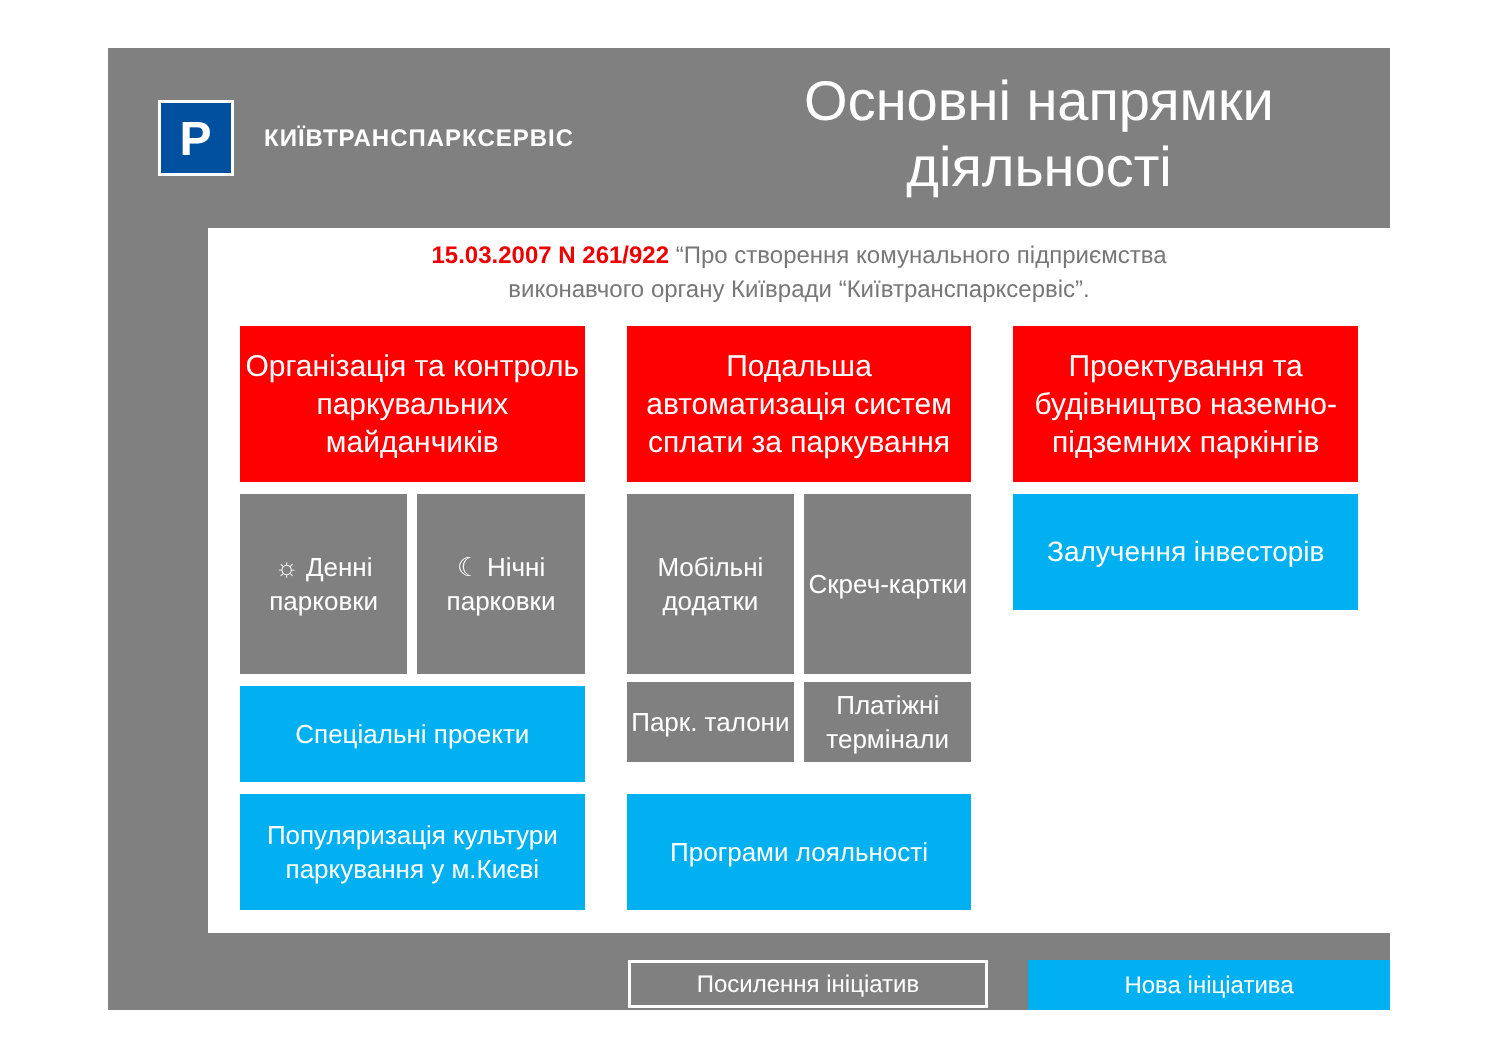P
КИЇВТРАНСПАРКСЕРВІС
Основні напрямки діяльності
15.03.2007 N 261/922 “Про створення комунального підприємства
виконавчого органу Київради “Київтранспарксервіс”.
Організація та контроль паркувальних майданчиків
☼ Денні парковки ☾ Нічні парковки
Спеціальні проекти
Популяризація культури паркування у м.Києві
Подальша автоматизація систем сплати за паркування
Мобільні додатки Скреч-картки
Парк. талони Платіжні термінали
Програми лояльності
Проектування та будівництво наземно-підземних паркінгів
Залучення інвесторів
Посилення ініціатив
Нова ініціатива